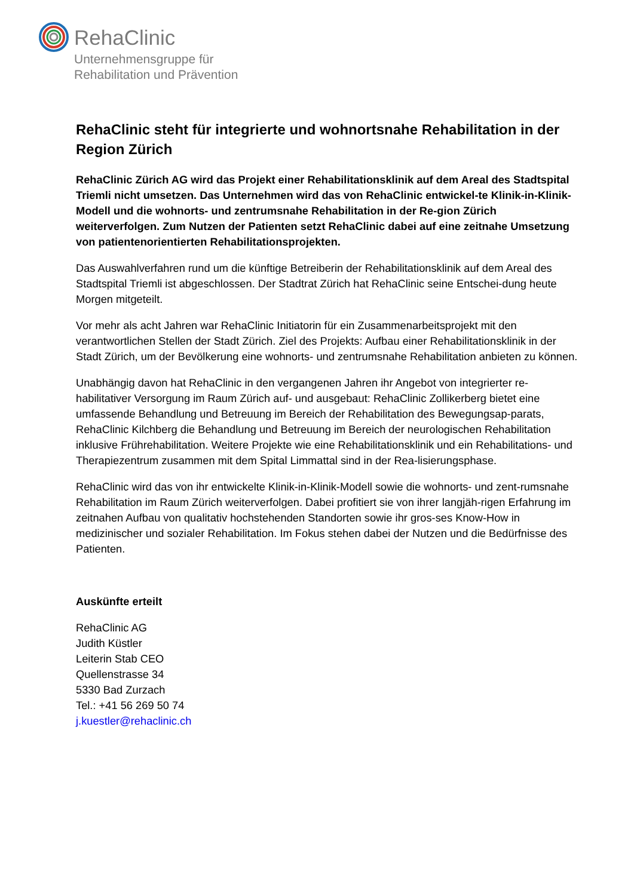RehaClinic
Unternehmensgruppe für
Rehabilitation und Prävention
RehaClinic steht für integrierte und wohnortsnahe Rehabilitation in der Region Zürich
RehaClinic Zürich AG wird das Projekt einer Rehabilitationsklinik auf dem Areal des Stadtspital Triemli nicht umsetzen. Das Unternehmen wird das von RehaClinic entwickel-te Klinik-in-Klinik-Modell und die wohnorts- und zentrumsnahe Rehabilitation in der Re-gion Zürich weiterverfolgen. Zum Nutzen der Patienten setzt RehaClinic dabei auf eine zeitnahe Umsetzung von patientenorientierten Rehabilitationsprojekten.
Das Auswahlverfahren rund um die künftige Betreiberin der Rehabilitationsklinik auf dem Areal des Stadtspital Triemli ist abgeschlossen. Der Stadtrat Zürich hat RehaClinic seine Entschei-dung heute Morgen mitgeteilt.
Vor mehr als acht Jahren war RehaClinic Initiatorin für ein Zusammenarbeitsprojekt mit den verantwortlichen Stellen der Stadt Zürich. Ziel des Projekts: Aufbau einer Rehabilitationsklinik in der Stadt Zürich, um der Bevölkerung eine wohnorts- und zentrumsnahe Rehabilitation anbieten zu können.
Unabhängig davon hat RehaClinic in den vergangenen Jahren ihr Angebot von integrierter re-habilitativer Versorgung im Raum Zürich auf- und ausgebaut: RehaClinic Zollikerberg bietet eine umfassende Behandlung und Betreuung im Bereich der Rehabilitation des Bewegungsap-parats, RehaClinic Kilchberg die Behandlung und Betreuung im Bereich der neurologischen Rehabilitation inklusive Frührehabilitation. Weitere Projekte wie eine Rehabilitationsklinik und ein Rehabilitations- und Therapiezentrum zusammen mit dem Spital Limmattal sind in der Rea-lisierungsphase.
RehaClinic wird das von ihr entwickelte Klinik-in-Klinik-Modell sowie die wohnorts- und zent-rumsnahe Rehabilitation im Raum Zürich weiterverfolgen. Dabei profitiert sie von ihrer langjäh-rigen Erfahrung im zeitnahen Aufbau von qualitativ hochstehenden Standorten sowie ihr gros-ses Know-How in medizinischer und sozialer Rehabilitation. Im Fokus stehen dabei der Nutzen und die Bedürfnisse des Patienten.
Auskünfte erteilt
RehaClinic AG
Judith Küstler
Leiterin Stab CEO
Quellenstrasse 34
5330 Bad Zurzach
Tel.: +41 56 269 50 74
j.kuestler@rehaclinic.ch